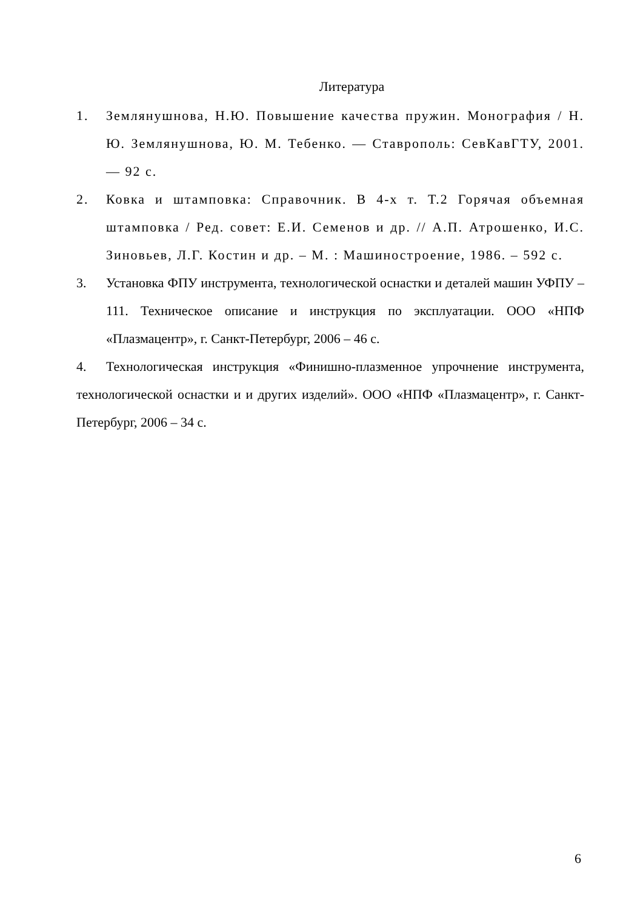Литература
1. Землянушнова, Н.Ю. Повышение качества пружин. Монография / Н. Ю. Землянушнова, Ю. М. Тебенко. — Ставрополь: СевКавГТУ, 2001. — 92 с.
2. Ковка и штамповка: Справочник. В 4-х т. Т.2 Горячая объемная штамповка / Ред. совет: Е.И. Семенов и др. // А.П. Атрошенко, И.С. Зиновьев, Л.Г. Костин и др. – М. : Машиностроение, 1986. – 592 с.
3. Установка ФПУ инструмента, технологической оснастки и деталей машин УФПУ – 111. Техническое описание и инструкция по эксплуатации. ООО «НПФ «Плазмацентр», г. Санкт-Петербург, 2006 – 46 с.
4. Технологическая инструкция «Финишно-плазменное упрочнение инструмента, технологической оснастки и и других изделий». ООО «НПФ «Плазмацентр», г. Санкт-Петербург, 2006 – 34 с.
6